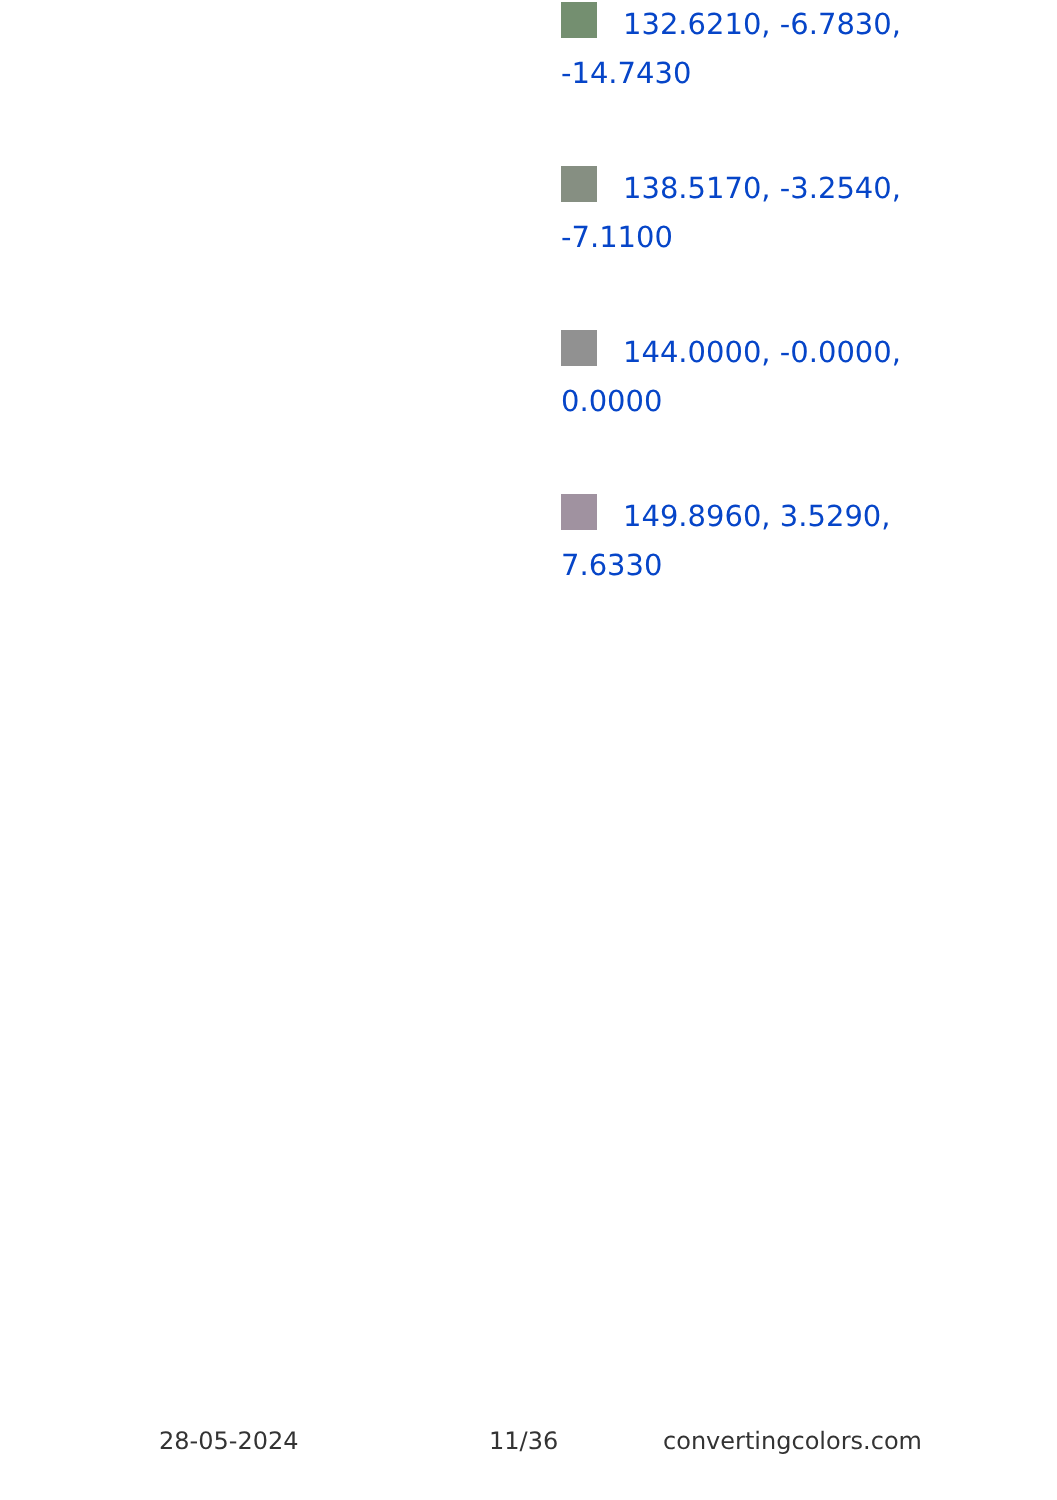132.6210, -6.7830, -14.7430
138.5170, -3.2540, -7.1100
144.0000, -0.0000, 0.0000
149.8960, 3.5290, 7.6330
28-05-2024 11/36 convertingcolors.com